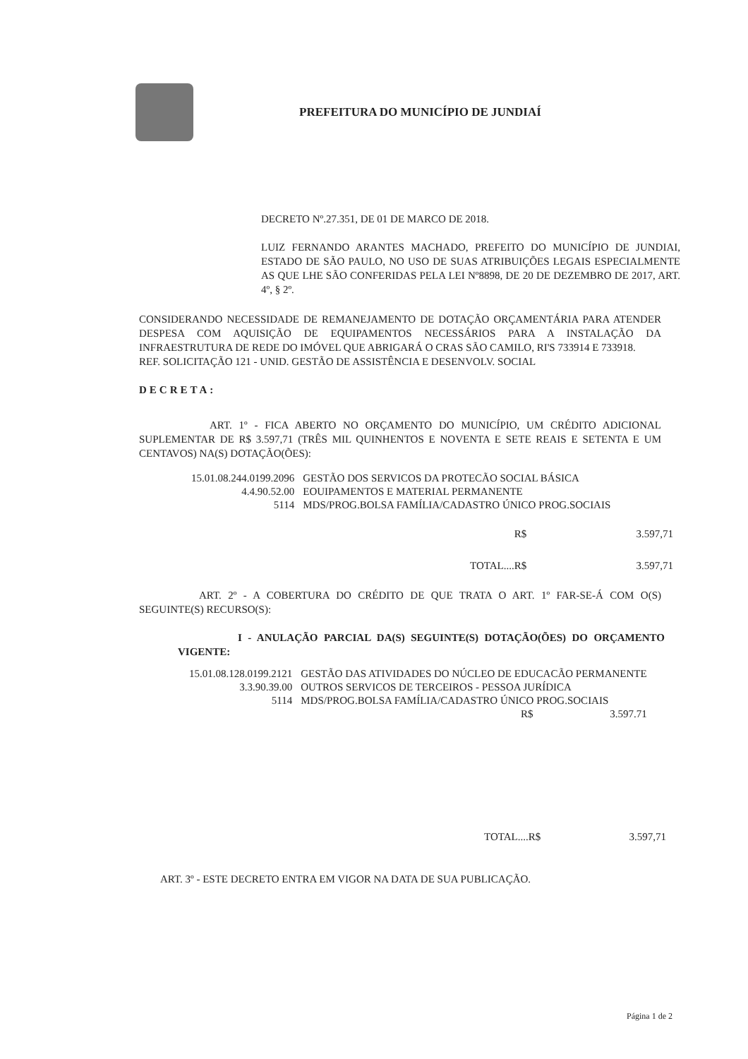PREFEITURA DO MUNICÍPIO DE JUNDIAÍ
DECRETO Nº.27.351, DE 01 DE MARCO DE 2018.
LUIZ FERNANDO ARANTES MACHADO, PREFEITO DO MUNICÍPIO DE JUNDIAI, ESTADO DE SÃO PAULO, NO USO DE SUAS ATRIBUIÇÕES LEGAIS ESPECIALMENTE AS QUE LHE SÃO CONFERIDAS PELA LEI Nº8898, DE 20 DE DEZEMBRO DE 2017, ART. 4º, § 2º.
CONSIDERANDO NECESSIDADE DE REMANEJAMENTO DE DOTAÇÃO ORÇAMENTÁRIA PARA ATENDER DESPESA COM AQUISIÇÃO DE EQUIPAMENTOS NECESSÁRIOS PARA A INSTALAÇÃO DA INFRAESTRUTURA DE REDE DO IMÓVEL QUE ABRIGARÁ O CRAS SÃO CAMILO, RI'S 733914 E 733918.
REF. SOLICITAÇÃO 121 - UNID. GESTÃO DE ASSISTÊNCIA E DESENVOLV. SOCIAL
DECRETA:
ART. 1º - FICA ABERTO NO ORÇAMENTO DO MUNICÍPIO, UM CRÉDITO ADICIONAL SUPLEMENTAR DE R$ 3.597,71 (TRÊS MIL QUINHENTOS E NOVENTA E SETE REAIS E SETENTA E UM CENTAVOS) NA(S) DOTAÇÃO(ÕES):
| 15.01.08.244.0199.2096 | GESTÃO DOS SERVICOS DA PROTECÃO SOCIAL BÁSICA |
| 4.4.90.52.00 | EOUIPAMENTOS E MATERIAL PERMANENTE |
| 5114 | MDS/PROG.BOLSA FAMÍLIA/CADASTRO ÚNICO PROG.SOCIAIS |
| R$ | 3.597,71 |
| TOTAL....R$ | 3.597,71 |
ART. 2º - A COBERTURA DO CRÉDITO DE QUE TRATA O ART. 1º FAR-SE-Á COM O(S) SEGUINTE(S) RECURSO(S):
I - ANULAÇÃO PARCIAL DA(S) SEGUINTE(S) DOTAÇÃO(ÕES) DO ORÇAMENTO VIGENTE:
| 15.01.08.128.0199.2121 | GESTÃO DAS ATIVIDADES DO NÚCLEO DE EDUCACÃO PERMANENTE |
| 3.3.90.39.00 | OUTROS SERVICOS DE TERCEIROS - PESSOA JURÍDICA |
| 5114 | MDS/PROG.BOLSA FAMÍLIA/CADASTRO ÚNICO PROG.SOCIAIS |
| | R$ 3.597.71 |
| TOTAL....R$ | 3.597,71 |
ART. 3º - ESTE DECRETO ENTRA EM VIGOR NA DATA DE SUA PUBLICAÇÃO.
Página 1 de 2